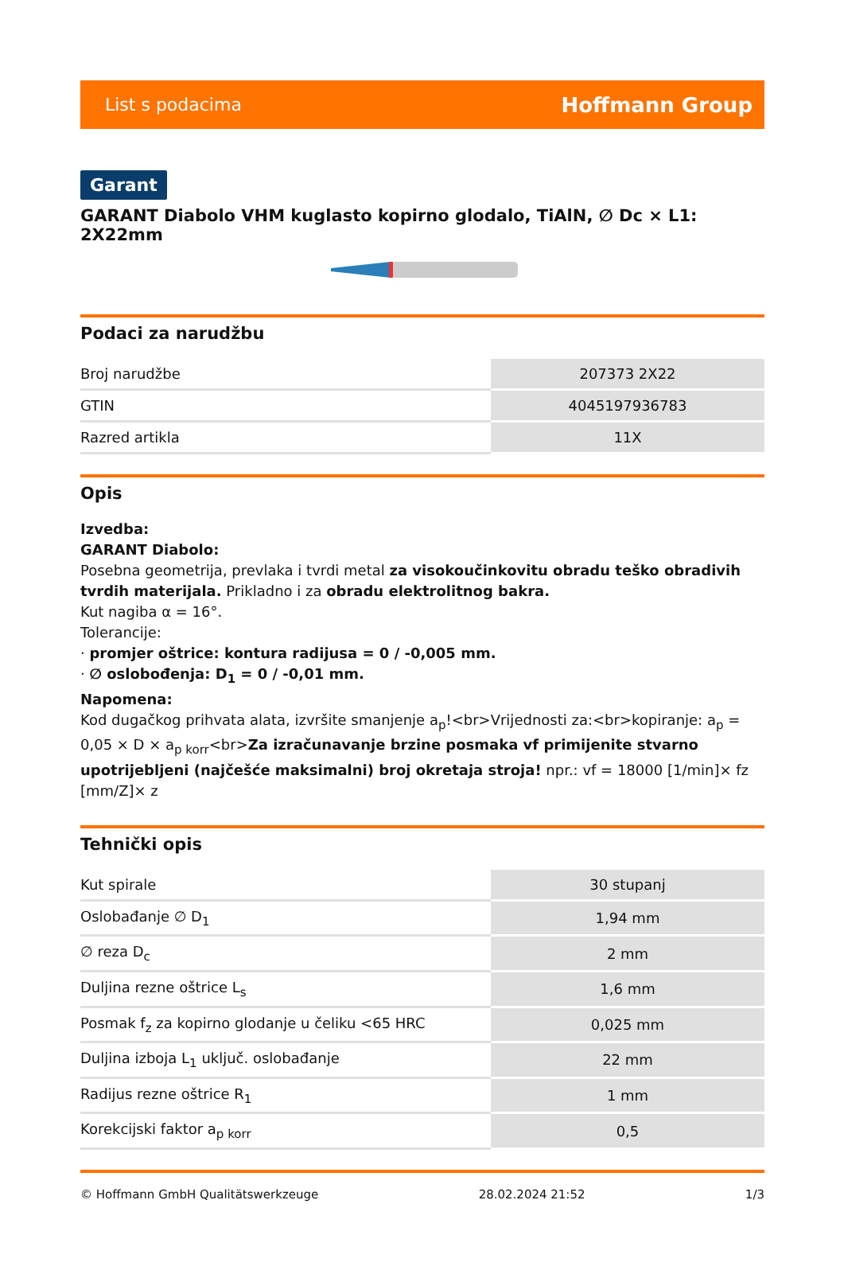List s podacima Hoffmann Group
Garant
GARANT Diabolo VHM kuglasto kopirno glodalo, TiAlN, ∅ Dc × L1: 2X22mm
Podaci za narudžbu
| Broj narudžbe | 207373 2X22 |
| GTIN | 4045197936783 |
| Razred artikla | 11X |
Opis
Izvedba:
GARANT Diabolo:
Posebna geometrija, prevlaka i tvrdi metal za visokoučinkovitu obradu teško obradivih tvrdih materijala. Prikladno i za obradu elektrolitnog bakra.
Kut nagiba α = 16°.
Tolerancije:
· promjer oštrice: kontura radijusa = 0 / -0,005 mm.
· ∅ oslobođenja: D<sub>1</sub> = 0 / -0,01 mm.
Napomena:
Kod dugačkog prihvata alata, izvršite smanjenje a<sub>p</sub>!<br>Vrijednosti za:<br>kopiranje: a<sub>p</sub> = 0,05 × D × a<sub>p korr</sub><br>Za izračunavanje brzine posmaka vf primijenite stvarno upotrijebljeni (najčešće maksimalni) broj okretaja stroja! npr.: vf = 18000 [1/min]× fz [mm/Z]× z
Tehnički opis
| Kut spirale | 30 stupanj |
| Oslobađanje ∅ D<sub>1</sub> | 1,94 mm |
| ∅ reza D<sub>c</sub> | 2 mm |
| Duljina rezne oštrice L<sub>s</sub> | 1,6 mm |
| Posmak f<sub>z</sub> za kopirno glodanje u čeliku <65 HRC | 0,025 mm |
| Duljina izboja L<sub>1</sub> uključ. oslobađanje | 22 mm |
| Radijus rezne oštrice R<sub>1</sub> | 1 mm |
| Korekcijski faktor a<sub>p korr</sub> | 0,5 |
© Hoffmann GmbH Qualitätswerkzeuge 28.02.2024 21:52 1/3